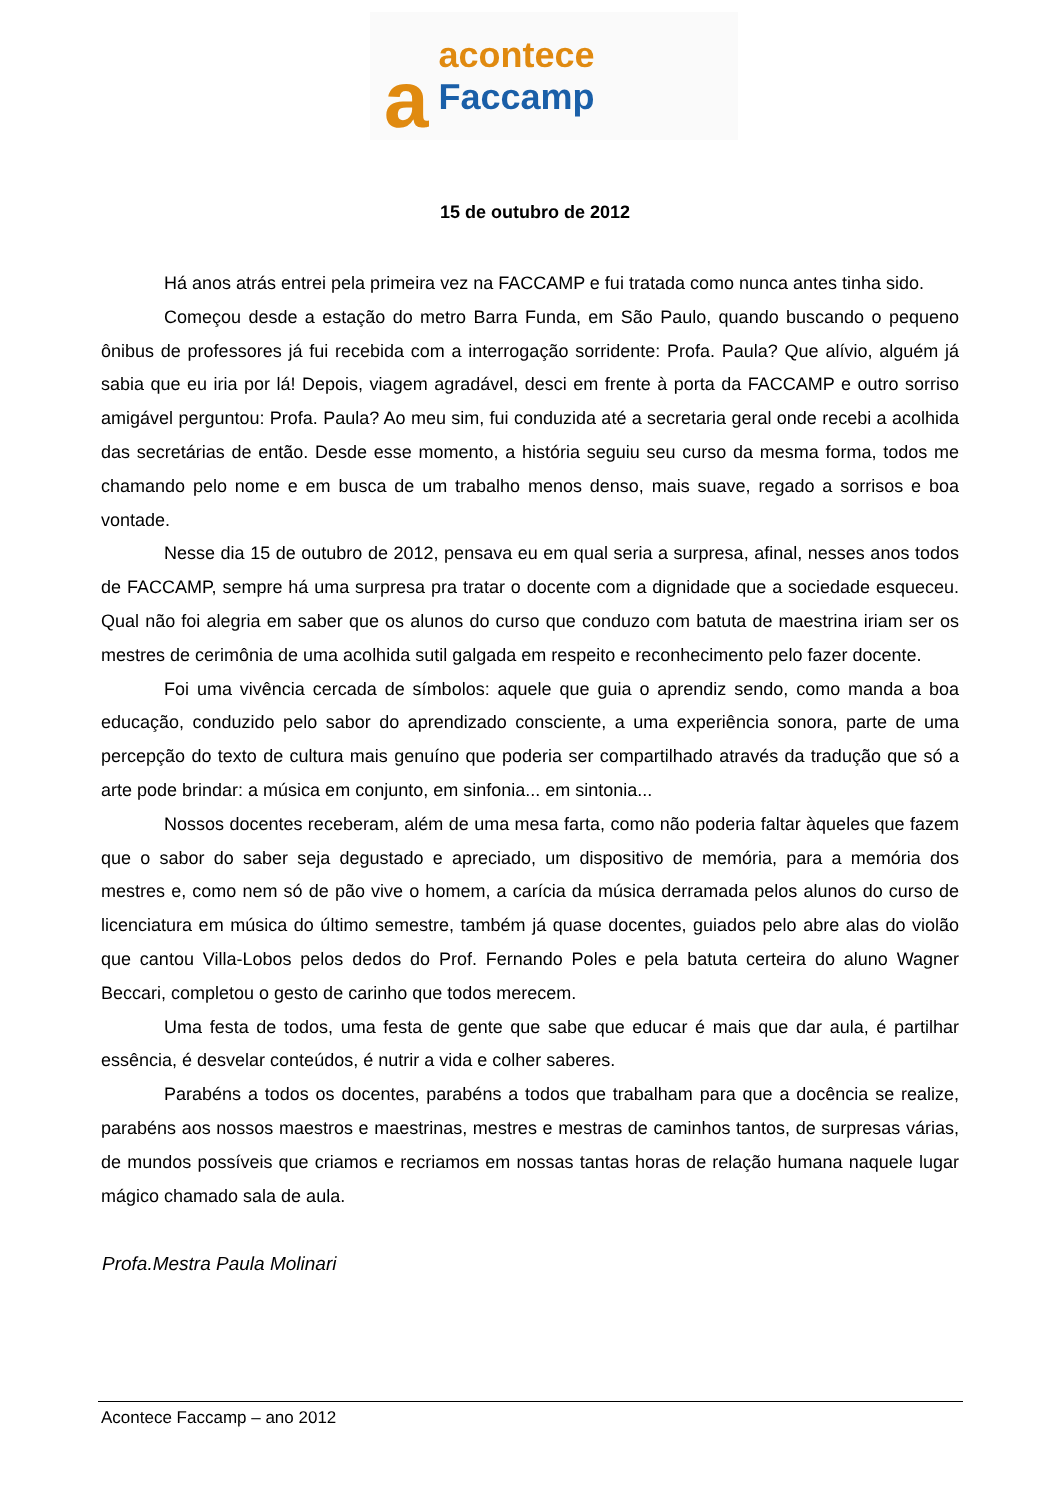aacontece Faccamp
15 de outubro de 2012
Há anos atrás entrei pela primeira vez na FACCAMP e fui tratada como nunca antes tinha sido.
Começou desde a estação do metro Barra Funda, em São Paulo, quando buscando o pequeno ônibus de professores já fui recebida com a interrogação sorridente: Profa. Paula? Que alívio, alguém já sabia que eu iria por lá! Depois, viagem agradável, desci em frente à porta da FACCAMP e outro sorriso amigável perguntou: Profa. Paula? Ao meu sim, fui conduzida até a secretaria geral onde recebi a acolhida das secretárias de então. Desde esse momento, a história seguiu seu curso da mesma forma, todos me chamando pelo nome e em busca de um trabalho menos denso, mais suave, regado a sorrisos e boa vontade.
Nesse dia 15 de outubro de 2012, pensava eu em qual seria a surpresa, afinal, nesses anos todos de FACCAMP, sempre há uma surpresa pra tratar o docente com a dignidade que a sociedade esqueceu. Qual não foi alegria em saber que os alunos do curso que conduzo com batuta de maestrina iriam ser os mestres de cerimônia de uma acolhida sutil galgada em respeito e reconhecimento pelo fazer docente.
Foi uma vivência cercada de símbolos: aquele que guia o aprendiz sendo, como manda a boa educação, conduzido pelo sabor do aprendizado consciente, a uma experiência sonora, parte de uma percepção do texto de cultura mais genuíno que poderia ser compartilhado através da tradução que só a arte pode brindar: a música em conjunto, em sinfonia... em sintonia...
Nossos docentes receberam, além de uma mesa farta, como não poderia faltar àqueles que fazem que o sabor do saber seja degustado e apreciado, um dispositivo de memória, para a memória dos mestres e, como nem só de pão vive o homem, a carícia da música derramada pelos alunos do curso de licenciatura em música do último semestre, também já quase docentes, guiados pelo abre alas do violão que cantou Villa-Lobos pelos dedos do Prof. Fernando Poles e pela batuta certeira do aluno Wagner Beccari, completou o gesto de carinho que todos merecem.
Uma festa de todos, uma festa de gente que sabe que educar é mais que dar aula, é partilhar essência, é desvelar conteúdos, é nutrir a vida e colher saberes.
Parabéns a todos os docentes, parabéns a todos que trabalham para que a docência se realize, parabéns aos nossos maestros e maestrinas, mestres e mestras de caminhos tantos, de surpresas várias, de mundos possíveis que criamos e recriamos em nossas tantas horas de relação humana naquele lugar mágico chamado sala de aula.
Profa.Mestra Paula Molinari
Acontece Faccamp – ano 2012